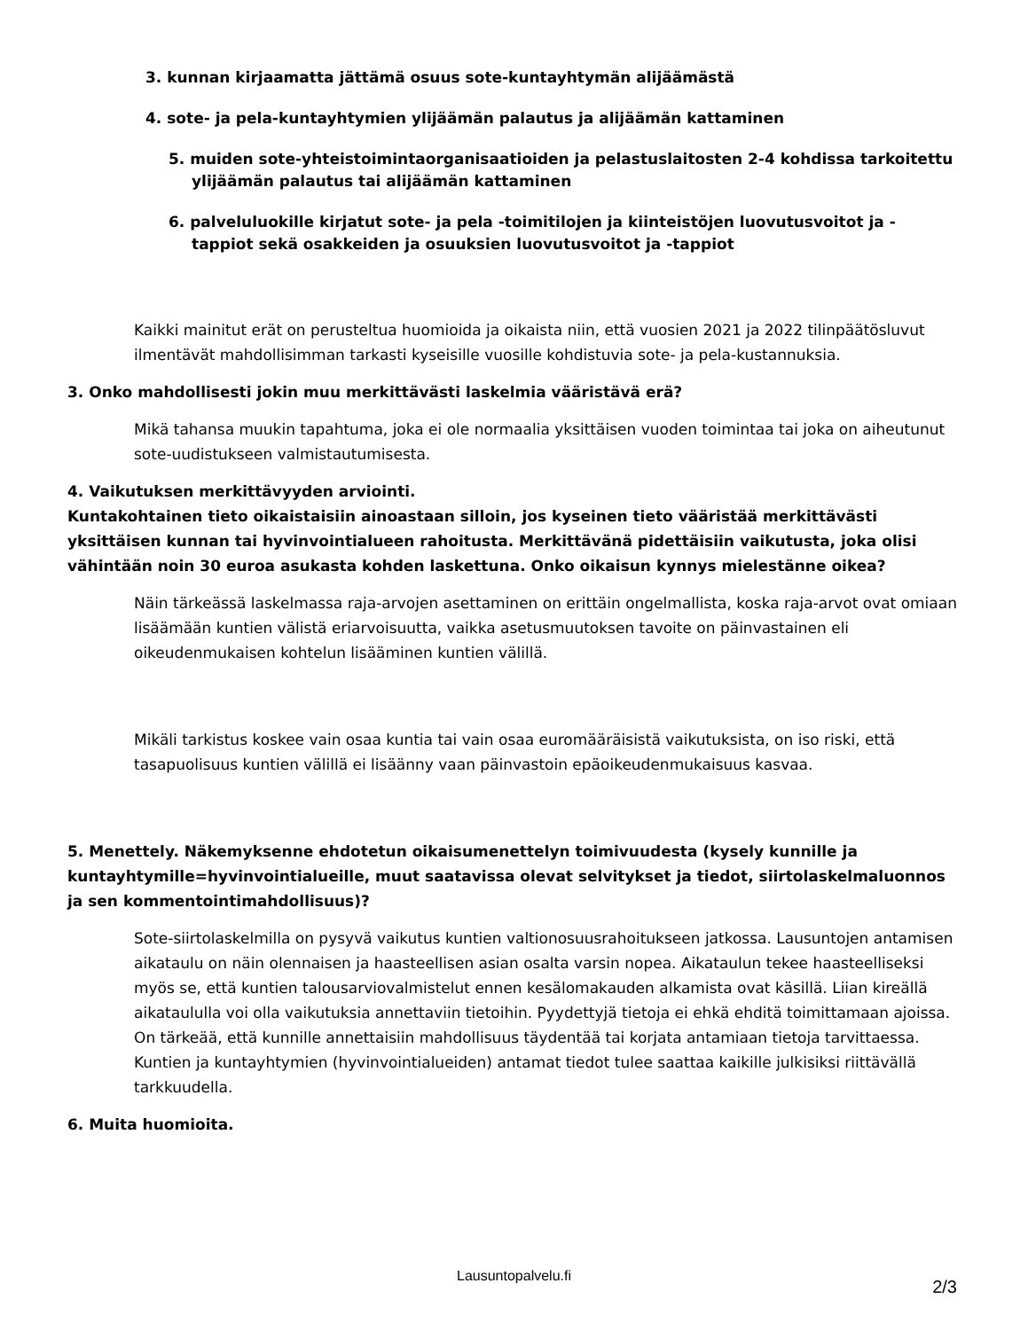3. kunnan kirjaamatta jättämä osuus sote-kuntayhtymän alijäämästä
4. sote- ja pela-kuntayhtymien ylijäämän palautus ja alijäämän kattaminen
5. muiden sote-yhteistoimintaorganisaatioiden ja pelastuslaitosten 2-4 kohdissa tarkoitettu ylijäämän palautus tai alijäämän kattaminen
6. palveluluokille kirjatut sote- ja pela -toimitilojen ja kiinteistöjen luovutusvoitot ja -tappiot sekä osakkeiden ja osuuksien luovutusvoitot ja -tappiot
Kaikki mainitut erät on perusteltua huomioida ja oikaista niin, että vuosien 2021 ja 2022 tilinpäätösluvut ilmentävät mahdollisimman tarkasti kyseisille vuosille kohdistuvia sote- ja pela-kustannuksia.
3. Onko mahdollisesti jokin muu merkittävästi laskelmia vääristävä erä?
Mikä tahansa muukin tapahtuma, joka ei ole normaalia yksittäisen vuoden toimintaa tai joka on aiheutunut sote-uudistukseen valmistautumisesta.
4. Vaikutuksen merkittävyyden arviointi.
Kuntakohtainen tieto oikaistaisiin ainoastaan silloin, jos kyseinen tieto vääristää merkittävästi yksittäisen kunnan tai hyvinvointialueen rahoitusta. Merkittävänä pidettäisiin vaikutusta, joka olisi vähintään noin 30 euroa asukasta kohden laskettuna. Onko oikaisun kynnys mielestänne oikea?
Näin tärkeässä laskelmassa raja-arvojen asettaminen on erittäin ongelmallista, koska raja-arvot ovat omiaan lisäämään kuntien välistä eriarvoisuutta, vaikka asetusmuutoksen tavoite on päinvastainen eli oikeudenmukaisen kohtelun lisääminen kuntien välillä.
Mikäli tarkistus koskee vain osaa kuntia tai vain osaa euromääräisistä vaikutuksista, on iso riski, että tasapuolisuus kuntien välillä ei lisäänny vaan päinvastoin epäoikeudenmukaisuus kasvaa.
5. Menettely. Näkemyksenne ehdotetun oikaisumenettelyn toimivuudesta (kysely kunnille ja kuntayhtymille=hyvinvointialueille, muut saatavissa olevat selvitykset ja tiedot, siirtolaskelmaluonnos ja sen kommentointimahdollisuus)?
Sote-siirtolaskelmilla on pysyvä vaikutus kuntien valtionosuusrahoitukseen jatkossa. Lausuntojen antamisen aikataulu on näin olennaisen ja haasteellisen asian osalta varsin nopea. Aikataulun tekee haasteelliseksi myös se, että kuntien talousarviovalmistelut ennen kesälomakauden alkamista ovat käsillä. Liian kireällä aikataululla voi olla vaikutuksia annettaviin tietoihin. Pyydettyjä tietoja ei ehkä ehditä toimittamaan ajoissa. On tärkeää, että kunnille annettaisiin mahdollisuus täydentää tai korjata antamiaan tietoja tarvittaessa. Kuntien ja kuntayhtymien (hyvinvointialueiden) antamat tiedot tulee saattaa kaikille julkisiksi riittävällä tarkkuudella.
6. Muita huomioita.
Lausuntopalvelu.fi
2/3